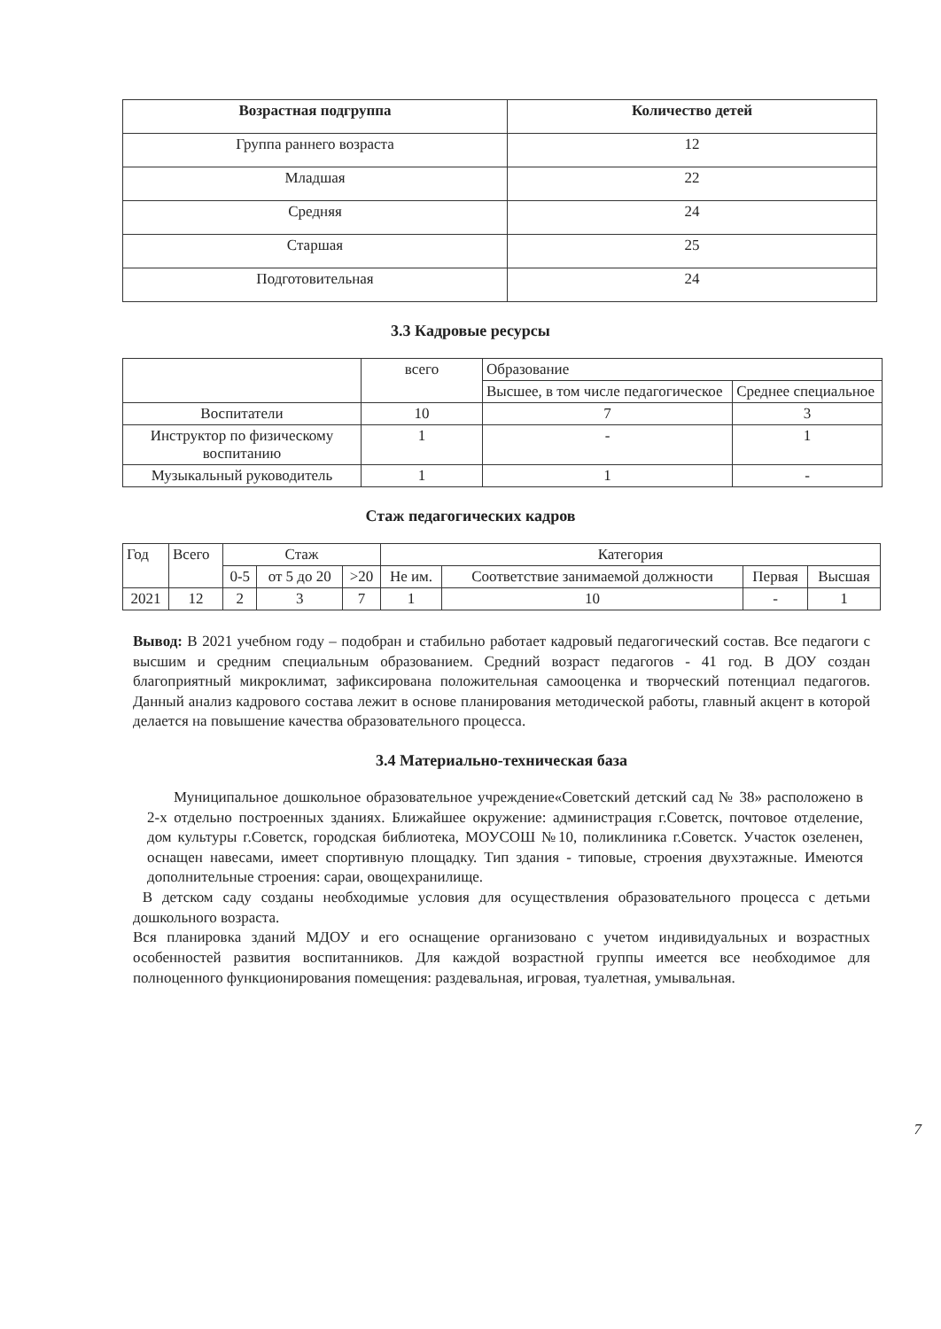| Возрастная подгруппа | Количество детей |
| --- | --- |
| Группа раннего возраста | 12 |
| Младшая | 22 |
| Средняя | 24 |
| Старшая | 25 |
| Подготовительная | 24 |
3.3 Кадровые ресурсы
| | всего | Образование | |
| | | Высшее, в том числе педагогическое | Среднее специальное |
| Воспитатели | 10 | 7 | 3 |
| Инструктор по физическому воспитанию | 1 | - | 1 |
| Музыкальный руководитель | 1 | 1 | - |
Стаж педагогических кадров
| Год | Всего | Стаж | | | Категория | | | |
| | | 0-5 | от 5 до 20 | >20 | Не им. | Соответствие занимаемой должности | Первая | Высшая |
| 2021 | 12 | 2 | 3 | 7 | 1 | 10 | - | 1 |
Вывод: В 2021 учебном году – подобран и стабильно работает кадровый педагогический состав. Все педагоги с высшим и средним специальным образованием. Средний возраст педагогов - 41 год. В ДОУ создан благоприятный микроклимат, зафиксирована положительная самооценка и творческий потенциал педагогов. Данный анализ кадрового состава лежит в основе планирования методической работы, главный акцент в которой делается на повышение качества образовательного процесса.
3.4 Материально-техническая база
Муниципальное дошкольное образовательное учреждение«Советский детский сад № 38» расположено в 2-х отдельно построенных зданиях. Ближайшее окружение: администрация г.Советск, почтовое отделение, дом культуры г.Советск, городская библиотека, МОУСОШ №10, поликлиника г.Советск. Участок озеленен, оснащен навесами, имеет спортивную площадку. Тип здания - типовые, строения двухэтажные. Имеются дополнительные строения: сараи, овощехранилище.
В детском саду созданы необходимые условия для осуществления образовательного процесса с детьми дошкольного возраста.
Вся планировка зданий МДОУ и его оснащение организовано с учетом индивидуальных и возрастных особенностей развития воспитанников. Для каждой возрастной группы имеется все необходимое для полноценного функционирования помещения: раздевальная, игровая, туалетная, умывальная.
7